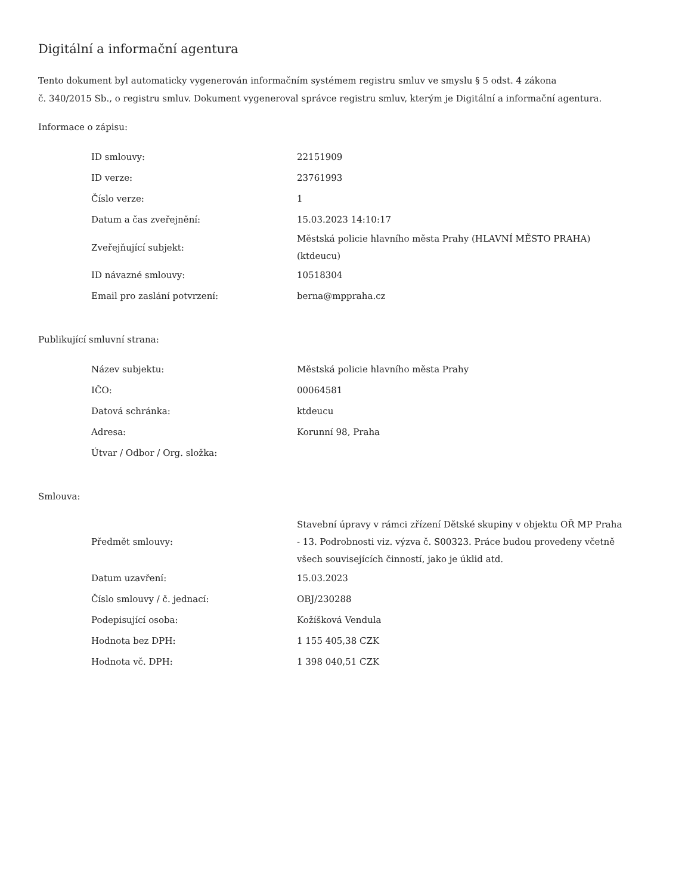Digitální a informační agentura
Tento dokument byl automaticky vygenerován informačním systémem registru smluv ve smyslu § 5 odst. 4 zákona
č. 340/2015 Sb., o registru smluv. Dokument vygeneroval správce registru smluv, kterým je Digitální a informační agentura.
Informace o zápisu:
| ID smlouvy: | 22151909 |
| ID verze: | 23761993 |
| Číslo verze: | 1 |
| Datum a čas zveřejnění: | 15.03.2023 14:10:17 |
| Zveřejňující subjekt: | Městská policie hlavního města Prahy (HLAVNÍ MĚSTO PRAHA) (ktdeucu) |
| ID návazné smlouvy: | 10518304 |
| Email pro zaslání potvrzení: | berna@mppraha.cz |
Publikující smluvní strana:
| Název subjektu: | Městská policie hlavního města Prahy |
| IČO: | 00064581 |
| Datová schránka: | ktdeucu |
| Adresa: | Korunní 98, Praha |
| Útvar / Odbor / Org. složka: | |
Smlouva:
| Předmět smlouvy: | Stavební úpravy v rámci zřízení Dětské skupiny v objektu OŘ MP Praha - 13. Podrobnosti viz. výzva č. S00323. Práce budou provedeny včetně všech souvisejících činností, jako je úklid atd. |
| Datum uzavření: | 15.03.2023 |
| Číslo smlouvy / č. jednací: | OBJ/230288 |
| Podepisující osoba: | Kožíšková Vendula |
| Hodnota bez DPH: | 1 155 405,38 CZK |
| Hodnota vč. DPH: | 1 398 040,51 CZK |